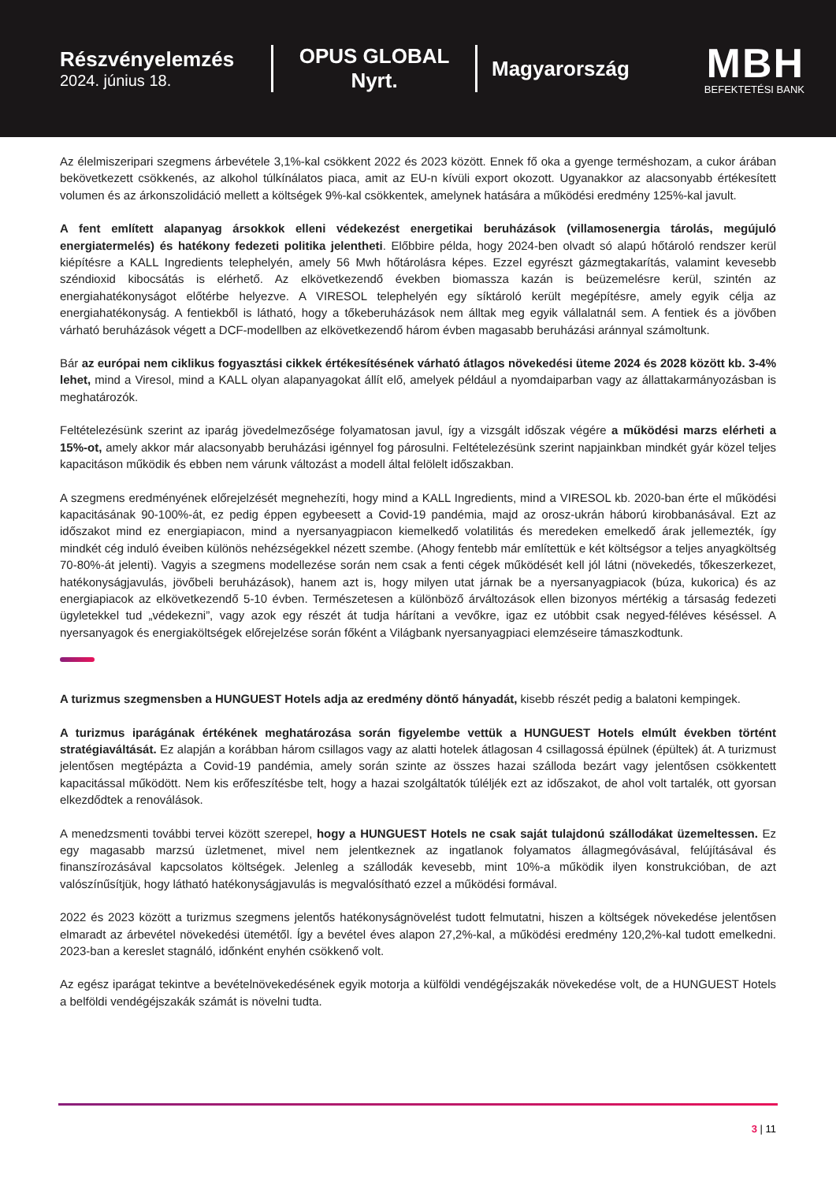Részvényelemzés
2024. június 18.
OPUS GLOBAL
Nyrt.
Magyarország
MBH
BEFEKTETÉSI BANK
Az élelmiszeripari szegmens árbevétele 3,1%-kal csökkent 2022 és 2023 között. Ennek fő oka a gyenge terméshozam, a cukor árában bekövetkezett csökkenés, az alkohol túlkínálatos piaca, amit az EU-n kívüli export okozott. Ugyanakkor az alacsonyabb értékesített volumen és az árkonszolidáció mellett a költségek 9%-kal csökkentek, amelynek hatására a működési eredmény 125%-kal javult.
A fent említett alapanyag ársokkok elleni védekezést energetikai beruházások (villamosenergia tárolás, megújuló energiatermelés) és hatékony fedezeti politika jelentheti. Előbbire példa, hogy 2024-ben olvadt só alapú hőtároló rendszer kerül kiépítésre a KALL Ingredients telephelyén, amely 56 Mwh hőtárolásra képes. Ezzel egyrészt gázmegtakarítás, valamint kevesebb széndioxid kibocsátás is elérhető. Az elkövetkezendő években biomassza kazán is beüzemelésre kerül, szintén az energiahatékonyságot előtérbe helyezve. A VIRESOL telephelyén egy síktároló került megépítésre, amely egyik célja az energiahatékonyság. A fentiekből is látható, hogy a tőkeberuházások nem álltak meg egyik vállalatnál sem. A fentiek és a jövőben várható beruházások végett a DCF-modellben az elkövetkezendő három évben magasabb beruházási aránnyal számoltunk.
Bár az európai nem ciklikus fogyasztási cikkek értékesítésének várható átlagos növekedési üteme 2024 és 2028 között kb. 3-4% lehet, mind a Viresol, mind a KALL olyan alapanyagokat állít elő, amelyek például a nyomdaiparban vagy az állattakarmányozásban is meghatározók.
Feltételezésünk szerint az iparág jövedelmezősége folyamatosan javul, így a vizsgált időszak végére a működési marzs elérheti a 15%-ot, amely akkor már alacsonyabb beruházási igénnyel fog párosulni. Feltételezésünk szerint napjainkban mindkét gyár közel teljes kapacitáson működik és ebben nem várunk változást a modell által felölelt időszakban.
A szegmens eredményének előrejelzését megnehezíti, hogy mind a KALL Ingredients, mind a VIRESOL kb. 2020-ban érte el működési kapacitásának 90-100%-át, ez pedig éppen egybeesett a Covid-19 pandémia, majd az orosz-ukrán háború kirobbanásával. Ezt az időszakot mind ez energiapiacon, mind a nyersanyagpiacon kiemelkedő volatilitás és meredeken emelkedő árak jellemezték, így mindkét cég induló éveiben különös nehézségekkel nézett szembe. (Ahogy fentebb már említettük e két költségsor a teljes anyagköltség 70-80%-át jelenti). Vagyis a szegmens modellezése során nem csak a fenti cégek működését kell jól látni (növekedés, tőkeszerkezet, hatékonyságjavulás, jövőbeli beruházások), hanem azt is, hogy milyen utat járnak be a nyersanyagpiacok (búza, kukorica) és az energiapiacok az elkövetkezendő 5-10 évben. Természetesen a különböző árváltozások ellen bizonyos mértékig a társaság fedezeti ügyletekkel tud „védekezni”, vagy azok egy részét át tudja hárítani a vevőkre, igaz ez utóbbit csak negyed-féléves késéssel. A nyersanyagok és energiaköltségek előrejelzése során főként a Világbank nyersanyagpiaci elemzéseire támaszkodtunk.
A turizmus szegmensben a HUNGUEST Hotels adja az eredmény döntő hányadát, kisebb részét pedig a balatoni kempingek.
A turizmus iparágának értékének meghatározása során figyelembe vettük a HUNGUEST Hotels elmúlt években történt stratégiaváltását. Ez alapján a korábban három csillagos vagy az alatti hotelek átlagosan 4 csillagossá épülnek (épültek) át. A turizmust jelentősen megtépázta a Covid-19 pandémia, amely során szinte az összes hazai szálloda bezárt vagy jelentősen csökkentett kapacitással működött. Nem kis erőfeszítésbe telt, hogy a hazai szolgáltatók túléljék ezt az időszakot, de ahol volt tartalék, ott gyorsan elkezdődtek a renoválások.
A menedzsmenti további tervei között szerepel, hogy a HUNGUEST Hotels ne csak saját tulajdonú szállodákat üzemeltessen. Ez egy magasabb marzsú üzletmenet, mivel nem jelentkeznek az ingatlanok folyamatos állagmegóvásával, felújításával és finanszírozásával kapcsolatos költségek. Jelenleg a szállodák kevesebb, mint 10%-a működik ilyen konstrukcióban, de azt valószínűsítjük, hogy látható hatékonyságjavulás is megvalósítható ezzel a működési formával.
2022 és 2023 között a turizmus szegmens jelentős hatékonyságnövelést tudott felmutatni, hiszen a költségek növekedése jelentősen elmaradt az árbevétel növekedési ütemétől. Így a bevétel éves alapon 27,2%-kal, a működési eredmény 120,2%-kal tudott emelkedni. 2023-ban a kereslet stagnáló, időnként enyhén csökkenő volt.
Az egész iparágat tekintve a bevételnövekedésének egyik motorja a külföldi vendégéjszakák növekedése volt, de a HUNGUEST Hotels a belföldi vendégéjszakák számát is növelni tudta.
3 | 11